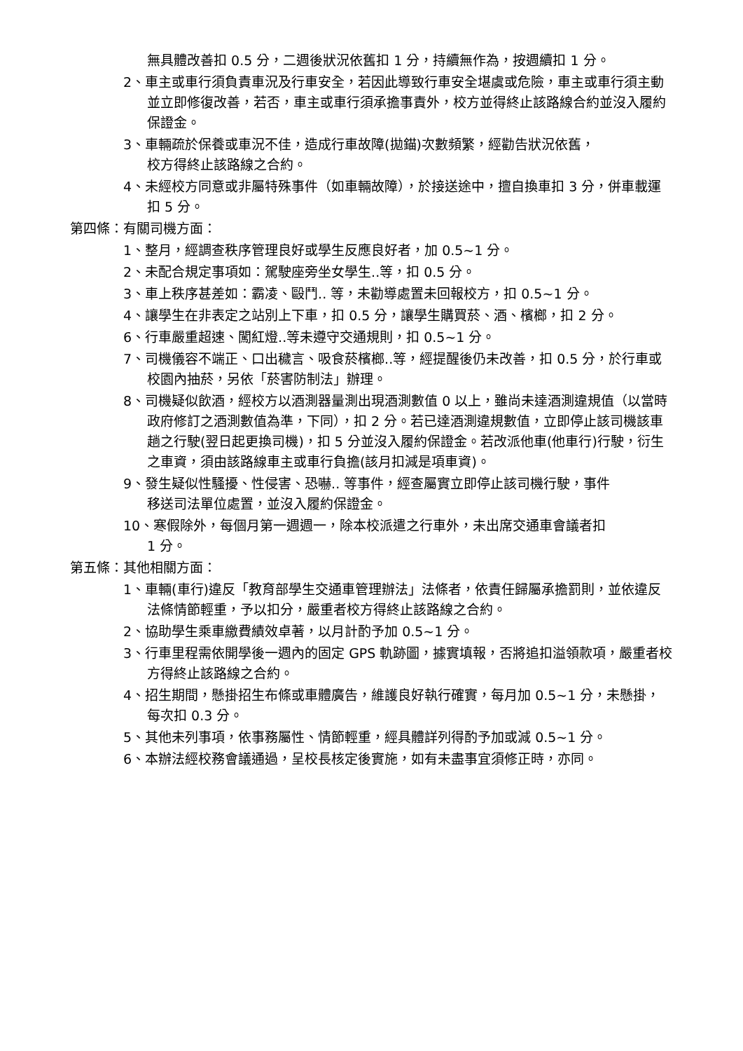無具體改善扣 0.5 分，二週後狀況依舊扣 1 分，持續無作為，按週續扣 1 分。
2、車主或車行須負責車況及行車安全，若因此導致行車安全堪虞或危險，車主或車行須主動並立即修復改善，若否，車主或車行須承擔事責外，校方並得終止該路線合約並沒入履約保證金。
3、車輛疏於保養或車況不佳，造成行車故障(拋錨)次數頻繁，經勸告狀況依舊，
校方得終止該路線之合約。
4、未經校方同意或非屬特殊事件（如車輛故障），於接送途中，擅自換車扣 3 分，併車載運扣 5 分。
第四條：有關司機方面：
1、整月，經調查秩序管理良好或學生反應良好者，加 0.5~1 分。
2、未配合規定事項如：駕駛座旁坐女學生..等，扣 0.5 分。
3、車上秩序甚差如：霸凌、毆鬥.. 等，未勸導處置未回報校方，扣 0.5~1 分。
4、讓學生在非表定之站別上下車，扣 0.5 分，讓學生購買菸、酒、檳榔，扣 2 分。
6、行車嚴重超速、闖紅燈..等未遵守交通規則，扣 0.5~1 分。
7、司機儀容不端正、口出穢言、吸食菸檳榔..等，經提醒後仍未改善，扣 0.5 分，於行車或校園內抽菸，另依「菸害防制法」辦理。
8、司機疑似飲酒，經校方以酒測器量測出現酒測數值 0 以上，雖尚未達酒測違規值（以當時政府修訂之酒測數值為準，下同），扣 2 分。若已達酒測違規數值，立即停止該司機該車趟之行駛(翌日起更換司機)，扣 5 分並沒入履約保證金。若改派他車(他車行)行駛，衍生之車資，須由該路線車主或車行負擔(該月扣減是項車資)。
9、發生疑似性騷擾、性侵害、恐嚇.. 等事件，經查屬實立即停止該司機行駛，事件
移送司法單位處置，並沒入履約保證金。
10、寒假除外，每個月第一週週一，除本校派遣之行車外，未出席交通車會議者扣
1 分。
第五條：其他相關方面：
1、車輛(車行)違反「教育部學生交通車管理辦法」法條者，依責任歸屬承擔罰則，並依違反法條情節輕重，予以扣分，嚴重者校方得終止該路線之合約。
2、協助學生乘車繳費績效卓著，以月計酌予加 0.5~1 分。
3、行車里程需依開學後一週內的固定 GPS 軌跡圖，據實填報，否將追扣溢領款項，嚴重者校方得終止該路線之合約。
4、招生期間，懸掛招生布條或車體廣告，維護良好執行確實，每月加 0.5~1 分，未懸掛，每次扣 0.3 分。
5、其他未列事項，依事務屬性、情節輕重，經具體詳列得酌予加或減 0.5~1 分。
6、本辦法經校務會議通過，呈校長核定後實施，如有未盡事宜須修正時，亦同。